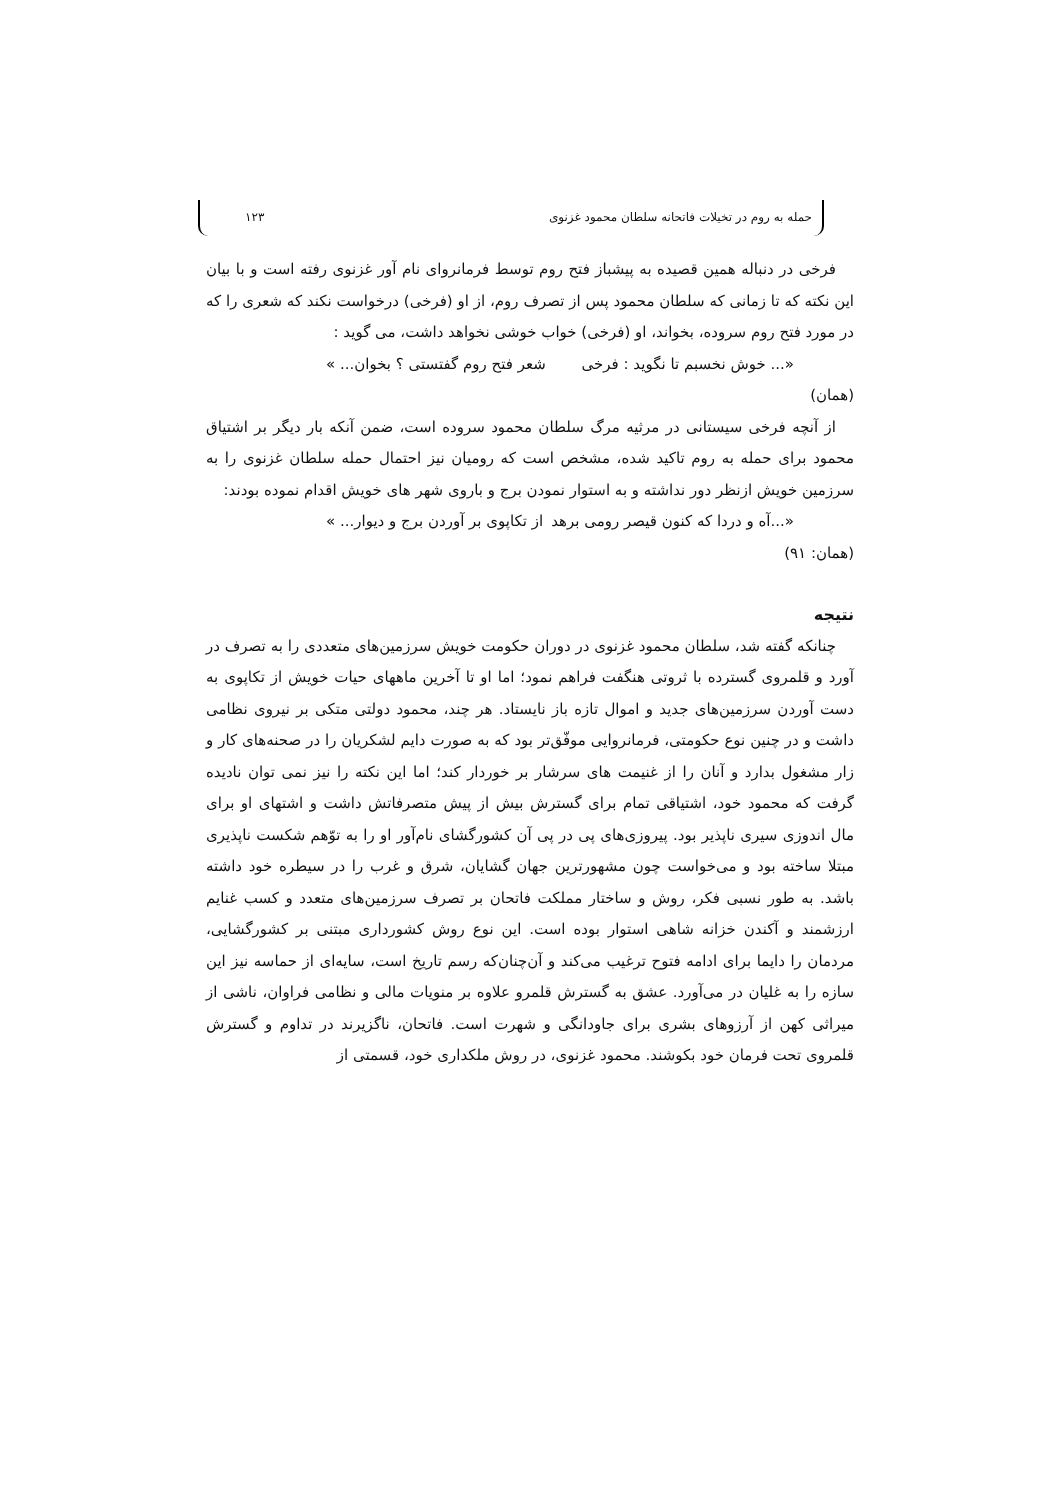حمله به روم در تخیلات فاتحانه سلطان محمود غزنوی ۱۲۳
فرخی در دنباله همین قصیده به پیشباز فتح روم توسط فرمانروای نام آور غزنوی رفته است و با بیان این نکته که تا زمانی که سلطان محمود پس از تصرف روم، از او (فرخی) درخواست نکند که شعری را که در مورد فتح روم سروده، بخواند، او (فرخی) خواب خوشی نخواهد داشت، می گوید :
«... خوش نخسبم تا نگوید : فرخی شعر فتح روم گفتستی ؟ بخوان... »
(همان)
از آنچه فرخی سیستانی در مرثیه مرگ سلطان محمود سروده است، ضمن آنکه بار دیگر بر اشتیاق محمود برای حمله به روم تاکید شده، مشخص است که رومیان نیز احتمال حمله سلطان غزنوی را به سرزمین خویش ازنظر دور نداشته و به استوار نمودن برج و باروی شهر های خویش اقدام نموده بودند:
«...آه و دردا که کنون قیصر رومی برهد از تکاپوی بر آوردن برج و دیوار... »
(همان: ۹۱)
نتیجه
چنانکه گفته شد، سلطان محمود غزنوی در دوران حکومت خویش سرزمین‌های متعددی را به تصرف در آورد و قلمروی گسترده با ثروتی هنگفت فراهم نمود؛ اما او تا آخرین ماههای حیات خویش از تکاپوی به دست آوردن سرزمین‌های جدید و اموال تازه باز نایستاد. هر چند، محمود دولتی متکی بر نیروی نظامی داشت و در چنین نوع حکومتی، فرمانروایی موفّق‌تر بود که به صورت دایم لشکریان را در صحنه‌های کار و زار مشغول بدارد و آنان را از غنیمت های سرشار بر خوردار کند؛ اما این نکته را نیز نمی توان نادیده گرفت که محمود خود، اشتیاقی تمام برای گسترش بیش از پیش متصرفاتش داشت و اشتهای او برای مال اندوزی سیری ناپذیر بود. پیروزی‌های پی در پی آن کشورگشای نام‌آور او را به توّهم شکست ناپذیری مبتلا ساخته بود و می‌خواست چون مشهورترین جهان گشایان، شرق و غرب را در سیطره خود داشته باشد. به طور نسبی فکر، روش و ساختار مملکت فاتحان بر تصرف سرزمین‌های متعدد و کسب غنایم ارزشمند و آکندن خزانه شاهی استوار بوده است. این نوع روش کشورداری مبتنی بر کشورگشایی، مردمان را دایما برای ادامه فتوح ترغیب می‌کند و آن‌چنان‌که رسم تاریخ است، سایه‌ای از حماسه نیز این سازه را به غلیان در می‌آورد. عشق به گسترش قلمرو علاوه بر منویات مالی و نظامی فراوان، ناشی از میراثی کهن از آرزوهای بشری برای جاودانگی و شهرت است. فاتحان، ناگزیرند در تداوم و گسترش قلمروی تحت فرمان خود بکوشند. محمود غزنوی، در روش ملکداری خود، قسمتی از